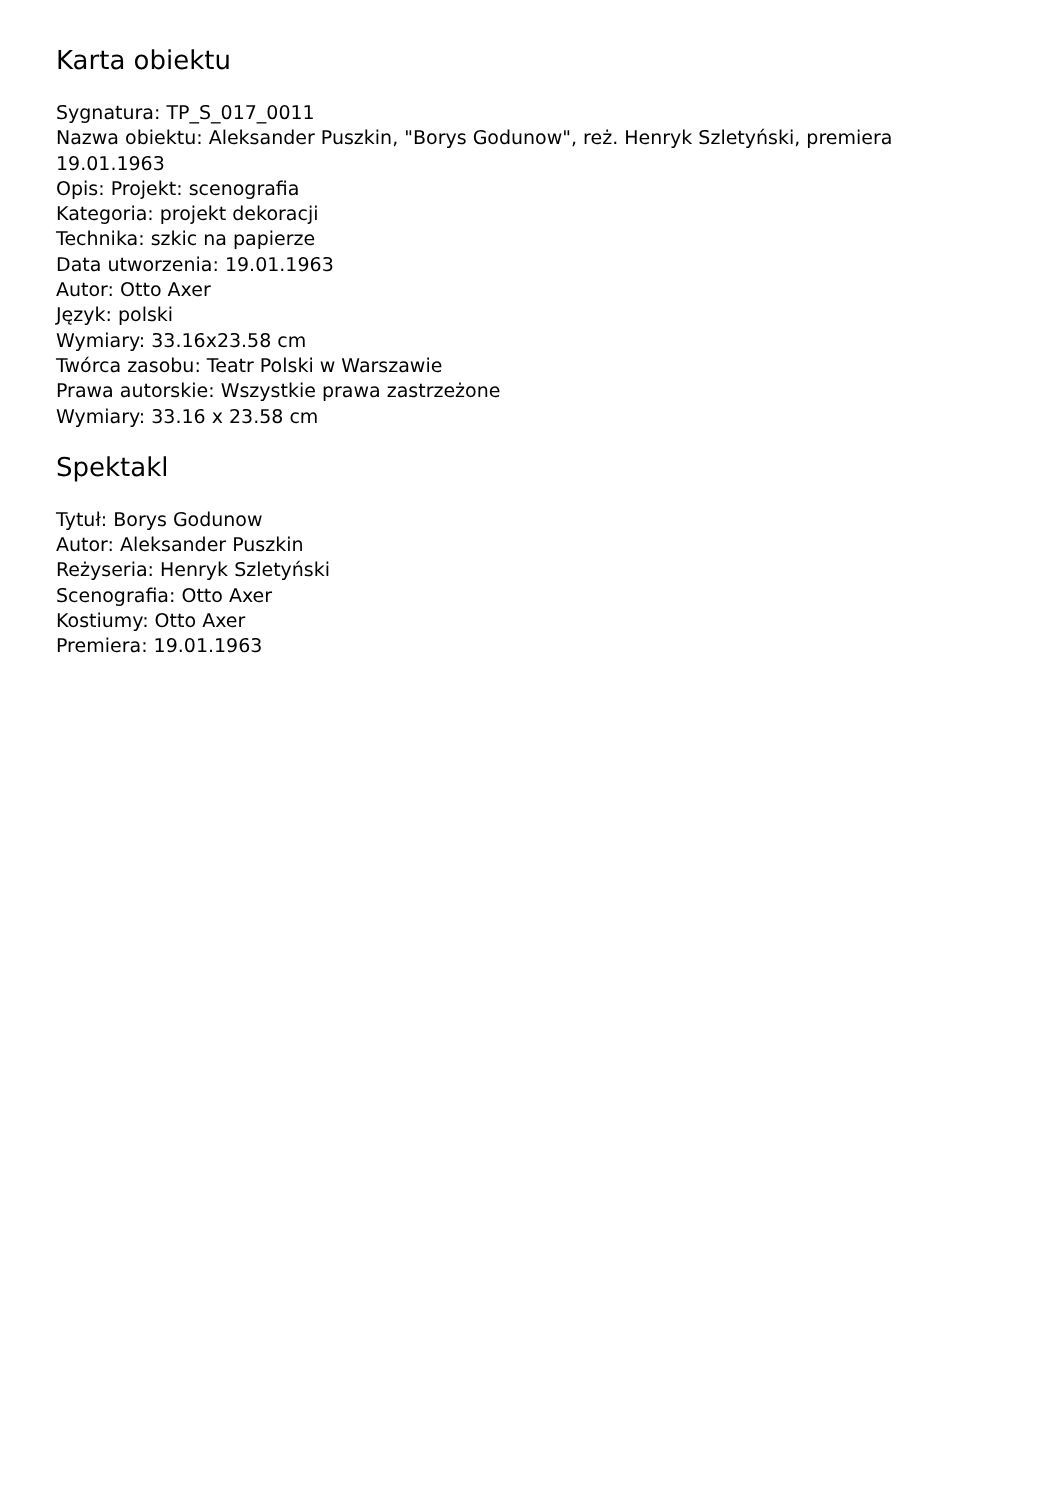Karta obiektu
Sygnatura: TP_S_017_0011
Nazwa obiektu: Aleksander Puszkin, "Borys Godunow", reż. Henryk Szletyński, premiera 19.01.1963
Opis: Projekt: scenografia
Kategoria: projekt dekoracji
Technika: szkic na papierze
Data utworzenia: 19.01.1963
Autor: Otto Axer
Język: polski
Wymiary: 33.16x23.58 cm
Twórca zasobu: Teatr Polski w Warszawie
Prawa autorskie: Wszystkie prawa zastrzeżone
Wymiary: 33.16 x 23.58 cm
Spektakl
Tytuł: Borys Godunow
Autor: Aleksander Puszkin
Reżyseria: Henryk Szletyński
Scenografia: Otto Axer
Kostiumy: Otto Axer
Premiera: 19.01.1963